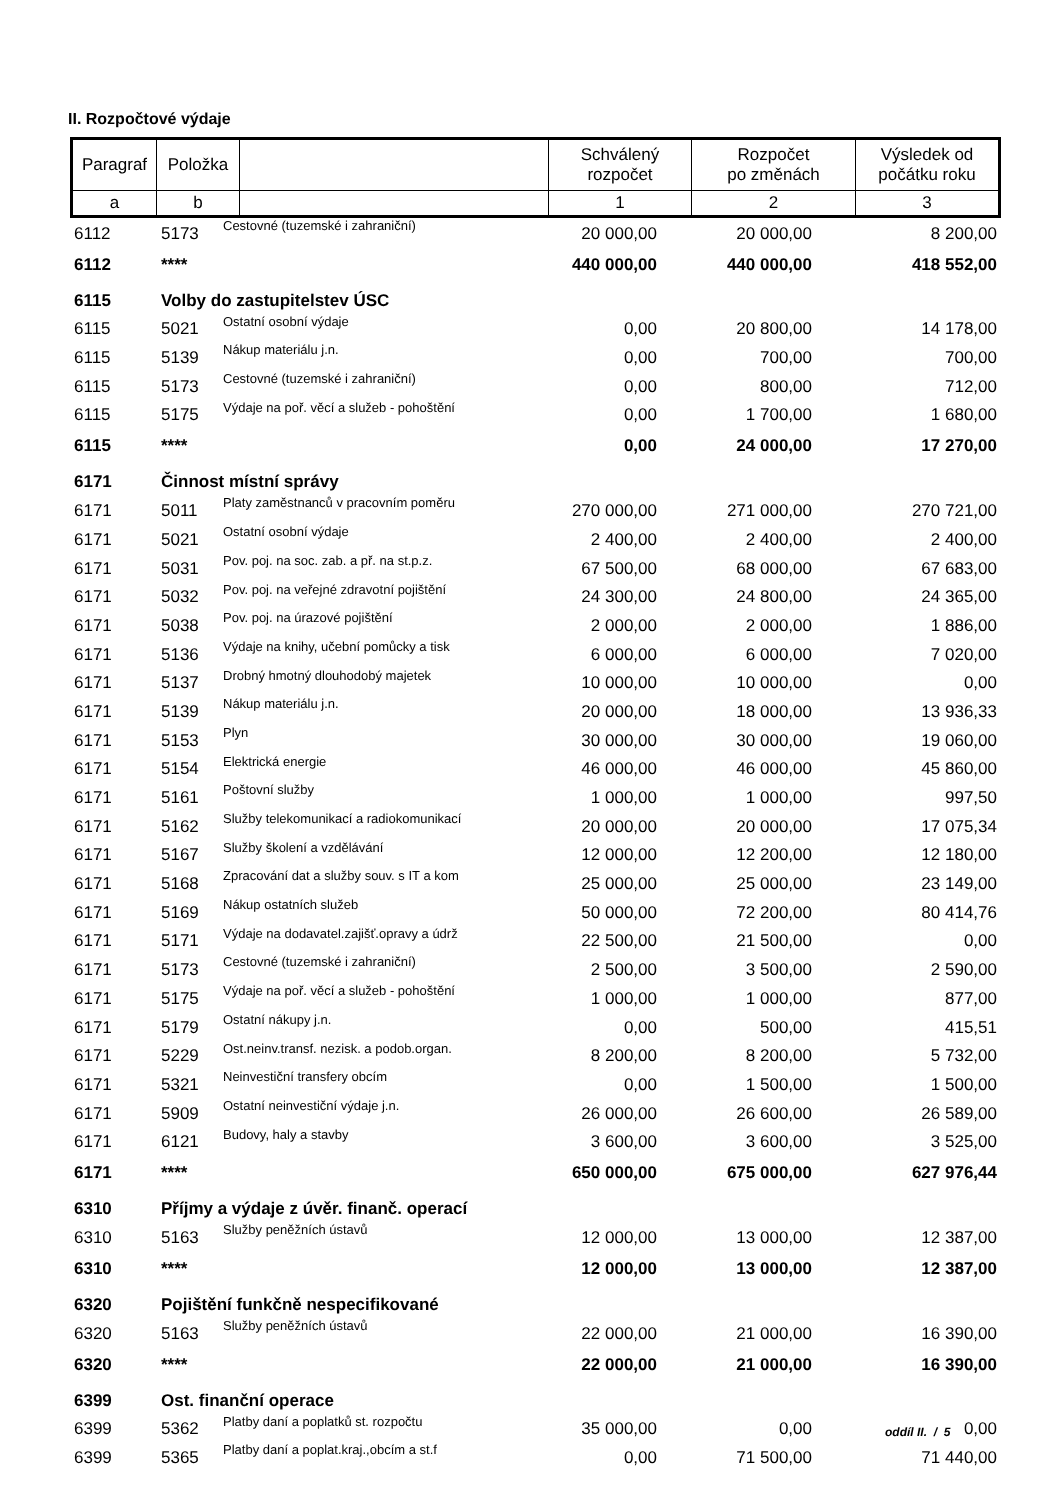II. Rozpočtové výdaje
| Paragraf | Položka | | Schválený rozpočet | Rozpočet po změnách | Výsledek od počátku roku |
| --- | --- | --- | --- | --- | --- |
| a | b | | 1 | 2 | 3 |
| 6112 | 5173 | Cestovné (tuzemské i zahraniční) | 20 000,00 | 20 000,00 | 8 200,00 |
| 6112 | **** | | 440 000,00 | 440 000,00 | 418 552,00 |
| 6115 | Volby do zastupitelstev ÚSC | | | | |
| 6115 | 5021 | Ostatní osobní výdaje | 0,00 | 20 800,00 | 14 178,00 |
| 6115 | 5139 | Nákup materiálu j.n. | 0,00 | 700,00 | 700,00 |
| 6115 | 5173 | Cestovné (tuzemské i zahraniční) | 0,00 | 800,00 | 712,00 |
| 6115 | 5175 | Výdaje na poř. věcí a služeb - pohoštění | 0,00 | 1 700,00 | 1 680,00 |
| 6115 | **** | | 0,00 | 24 000,00 | 17 270,00 |
| 6171 | Činnost místní správy | | | | |
| 6171 | 5011 | Platy zaměstnanců v pracovním poměru | 270 000,00 | 271 000,00 | 270 721,00 |
| 6171 | 5021 | Ostatní osobní výdaje | 2 400,00 | 2 400,00 | 2 400,00 |
| 6171 | 5031 | Pov. poj. na soc. zab. a př. na st.p.z. | 67 500,00 | 68 000,00 | 67 683,00 |
| 6171 | 5032 | Pov. poj. na veřejné zdravotní pojištění | 24 300,00 | 24 800,00 | 24 365,00 |
| 6171 | 5038 | Pov. poj. na úrazové pojištění | 2 000,00 | 2 000,00 | 1 886,00 |
| 6171 | 5136 | Výdaje na knihy, učební pomůcky a tisk | 6 000,00 | 6 000,00 | 7 020,00 |
| 6171 | 5137 | Drobný hmotný dlouhodobý majetek | 10 000,00 | 10 000,00 | 0,00 |
| 6171 | 5139 | Nákup materiálu j.n. | 20 000,00 | 18 000,00 | 13 936,33 |
| 6171 | 5153 | Plyn | 30 000,00 | 30 000,00 | 19 060,00 |
| 6171 | 5154 | Elektrická energie | 46 000,00 | 46 000,00 | 45 860,00 |
| 6171 | 5161 | Poštovní služby | 1 000,00 | 1 000,00 | 997,50 |
| 6171 | 5162 | Služby telekomunikací a radiokomunikací | 20 000,00 | 20 000,00 | 17 075,34 |
| 6171 | 5167 | Služby školení a vzdělávání | 12 000,00 | 12 200,00 | 12 180,00 |
| 6171 | 5168 | Zpracování dat a služby souv. s IT a kom | 25 000,00 | 25 000,00 | 23 149,00 |
| 6171 | 5169 | Nákup ostatních služeb | 50 000,00 | 72 200,00 | 80 414,76 |
| 6171 | 5171 | Výdaje na dodavatel.zajišť.opravy a údrž | 22 500,00 | 21 500,00 | 0,00 |
| 6171 | 5173 | Cestovné (tuzemské i zahraniční) | 2 500,00 | 3 500,00 | 2 590,00 |
| 6171 | 5175 | Výdaje na poř. věcí a služeb - pohoštění | 1 000,00 | 1 000,00 | 877,00 |
| 6171 | 5179 | Ostatní nákupy j.n. | 0,00 | 500,00 | 415,51 |
| 6171 | 5229 | Ost.neinv.transf. nezisk. a podob.organ. | 8 200,00 | 8 200,00 | 5 732,00 |
| 6171 | 5321 | Neinvestiční transfery obcím | 0,00 | 1 500,00 | 1 500,00 |
| 6171 | 5909 | Ostatní neinvestiční výdaje j.n. | 26 000,00 | 26 600,00 | 26 589,00 |
| 6171 | 6121 | Budovy, haly a stavby | 3 600,00 | 3 600,00 | 3 525,00 |
| 6171 | **** | | 650 000,00 | 675 000,00 | 627 976,44 |
| 6310 | Příjmy a výdaje z úvěr. finanč. operací | | | | |
| 6310 | 5163 | Služby peněžních ústavů | 12 000,00 | 13 000,00 | 12 387,00 |
| 6310 | **** | | 12 000,00 | 13 000,00 | 12 387,00 |
| 6320 | Pojištění funkčně nespecifikované | | | | |
| 6320 | 5163 | Služby peněžních ústavů | 22 000,00 | 21 000,00 | 16 390,00 |
| 6320 | **** | | 22 000,00 | 21 000,00 | 16 390,00 |
| 6399 | Ost. finanční operace | | | | |
| 6399 | 5362 | Platby daní a poplatků st. rozpočtu | 35 000,00 | 0,00 | 0,00 |
| 6399 | 5365 | Platby daní a poplat.kraj.,obcím a st.f | 0,00 | 71 500,00 | 71 440,00 |
oddíl II. / 5